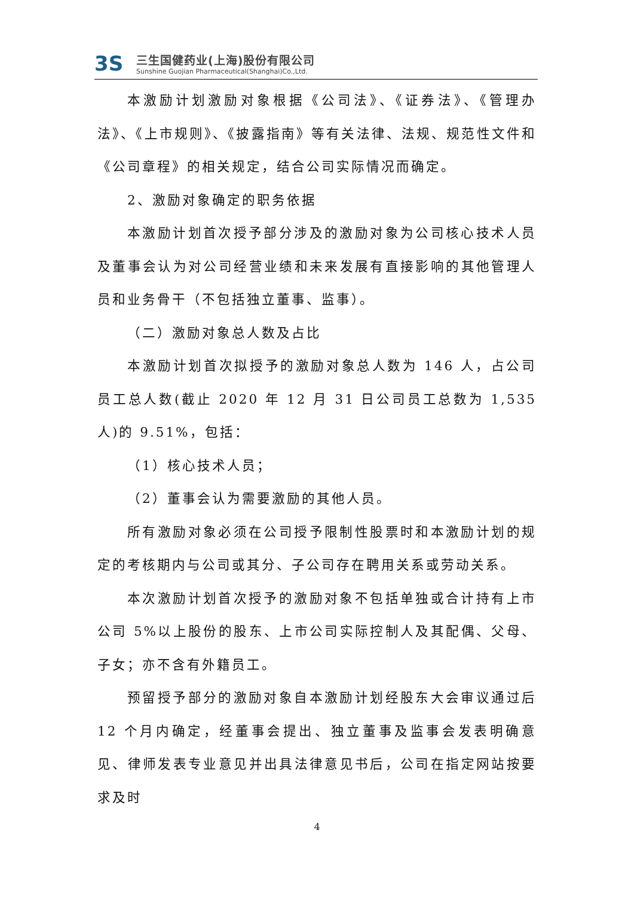3S
三生国健药业(上海)股份有限公司
Sunshine Guojian Pharmaceutical(Shanghai)Co.,Ltd.
本激励计划激励对象根据《公司法》、《证券法》、《管理办法》、《上市规则》、《披露指南》等有关法律、法规、规范性文件和《公司章程》的相关规定，结合公司实际情况而确定。
2、激励对象确定的职务依据
本激励计划首次授予部分涉及的激励对象为公司核心技术人员及董事会认为对公司经营业绩和未来发展有直接影响的其他管理人员和业务骨干（不包括独立董事、监事）。
（二）激励对象总人数及占比
本激励计划首次拟授予的激励对象总人数为 146 人，占公司员工总人数(截止 2020 年 12 月 31 日公司员工总数为 1,535 人)的 9.51%，包括：
（1）核心技术人员；
（2）董事会认为需要激励的其他人员。
所有激励对象必须在公司授予限制性股票时和本激励计划的规定的考核期内与公司或其分、子公司存在聘用关系或劳动关系。
本次激励计划首次授予的激励对象不包括单独或合计持有上市公司 5%以上股份的股东、上市公司实际控制人及其配偶、父母、子女；亦不含有外籍员工。
预留授予部分的激励对象自本激励计划经股东大会审议通过后 12 个月内确定，经董事会提出、独立董事及监事会发表明确意见、律师发表专业意见并出具法律意见书后，公司在指定网站按要求及时
4